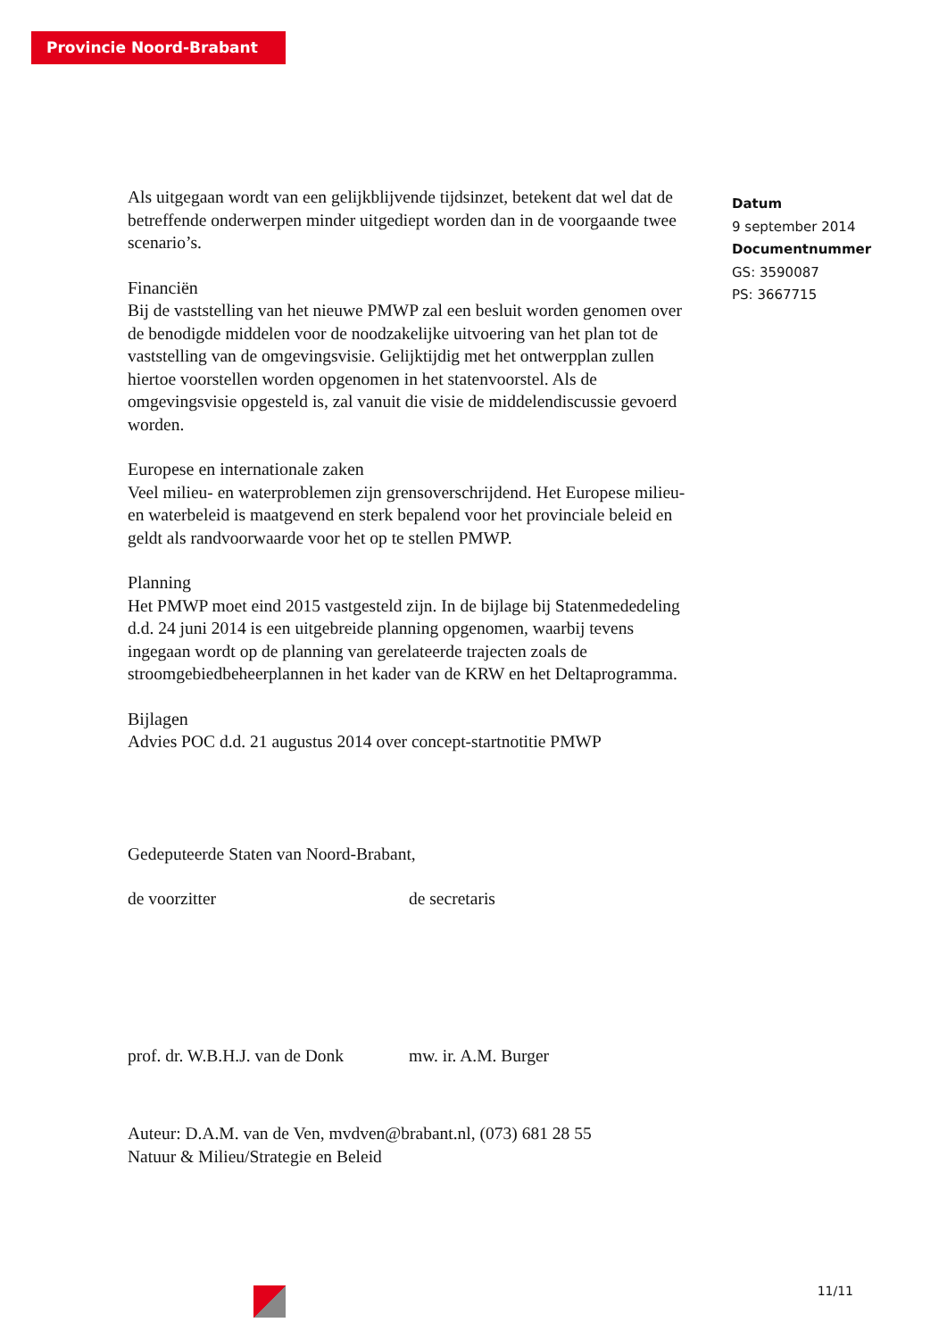Provincie Noord-Brabant
Als uitgegaan wordt van een gelijkblijvende tijdsinzet, betekent dat wel dat de betreffende onderwerpen minder uitgediept worden dan in de voorgaande twee scenario’s.
Financiën
Bij de vaststelling van het nieuwe PMWP zal een besluit worden genomen over de benodigde middelen voor de noodzakelijke uitvoering van het plan tot de vaststelling van de omgevingsvisie. Gelijktijdig met het ontwerpplan zullen hiertoe voorstellen worden opgenomen in het statenvoorstel. Als de omgevingsvisie opgesteld is, zal vanuit die visie de middelendiscussie gevoerd worden.
Europese en internationale zaken
Veel milieu- en waterproblemen zijn grensoverschrijdend. Het Europese milieu- en waterbeleid is maatgevend en sterk bepalend voor het provinciale beleid en geldt als randvoorwaarde voor het op te stellen PMWP.
Planning
Het PMWP moet eind 2015 vastgesteld zijn. In de bijlage bij Statenmededeling d.d. 24 juni 2014 is een uitgebreide planning opgenomen, waarbij tevens ingegaan wordt op de planning van gerelateerde trajecten zoals de stroomgebiedbeheerplannen in het kader van de KRW en het Deltaprogramma.
Bijlagen
Advies POC d.d. 21 augustus 2014 over concept-startnotitie PMWP
Gedeputeerde Staten van Noord-Brabant,
de voorzitter de secretaris
prof. dr. W.B.H.J. van de Donk
mw. ir. A.M. Burger
Auteur: D.A.M. van de Ven, mvdven@brabant.nl, (073) 681 28 55
Natuur & Milieu/Strategie en Beleid
Datum
9 september 2014
Documentnummer
GS: 3590087
PS: 3667715
11/11